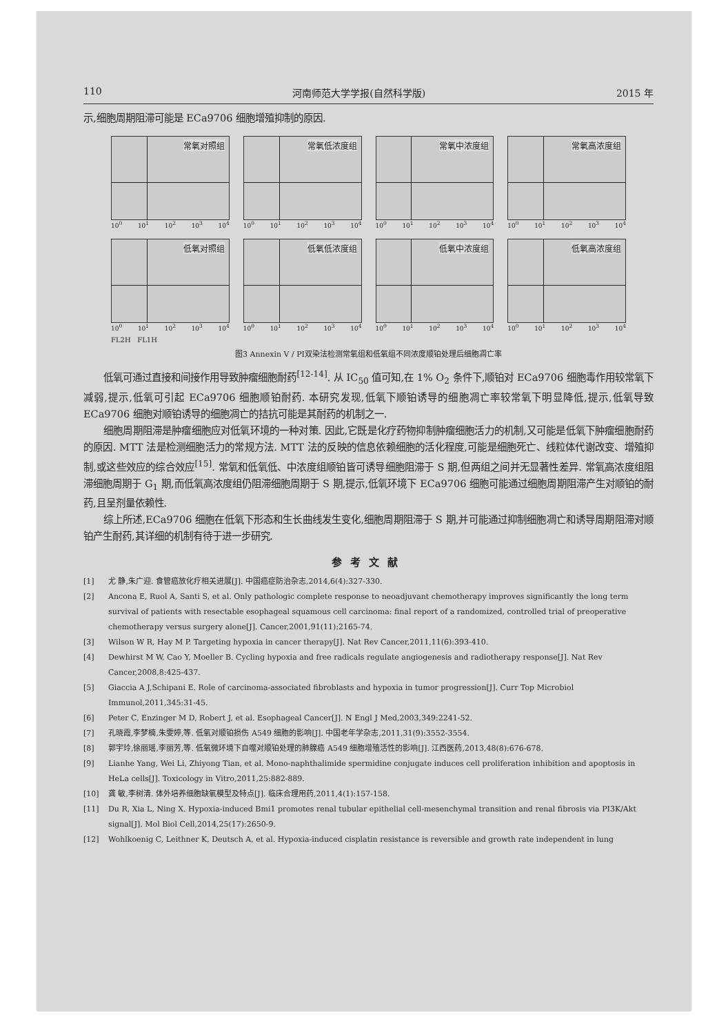110 河南师范大学学报(自然科学版) 2015 年
示,细胞周期阻滞可能是 ECa9706 细胞增殖抑制的原因.
常氧对照组
10<sup>0</sup> 10<sup>1</sup> 10<sup>2</sup> 10<sup>3</sup> 10<sup>4</sup>
常氧低浓度组
10<sup>0</sup> 10<sup>1</sup> 10<sup>2</sup> 10<sup>3</sup> 10<sup>4</sup>
常氧中浓度组
10<sup>0</sup> 10<sup>1</sup> 10<sup>2</sup> 10<sup>3</sup> 10<sup>4</sup>
常氧高浓度组
10<sup>0</sup> 10<sup>1</sup> 10<sup>2</sup> 10<sup>3</sup> 10<sup>4</sup>
低氧对照组
10<sup>0</sup> 10<sup>1</sup> 10<sup>2</sup> 10<sup>3</sup> 10<sup>4</sup>
低氧低浓度组
10<sup>0</sup> 10<sup>1</sup> 10<sup>2</sup> 10<sup>3</sup> 10<sup>4</sup>
低氧中浓度组
10<sup>0</sup> 10<sup>1</sup> 10<sup>2</sup> 10<sup>3</sup> 10<sup>4</sup>
低氧高浓度组
10<sup>0</sup> 10<sup>1</sup> 10<sup>2</sup> 10<sup>3</sup> 10<sup>4</sup>
FL2H FL1H
图3 Annexin V / PI双染法检测常氧组和低氧组不同浓度顺铂处理后细胞凋亡率
低氧可通过直接和间接作用导致肿瘤细胞耐药<sup>[12-14]</sup>. 从 IC<sub>50</sub> 值可知,在 1% O<sub>2</sub> 条件下,顺铂对 ECa9706 细胞毒作用较常氧下减弱,提示,低氧可引起 ECa9706 细胞顺铂耐药. 本研究发现,低氧下顺铂诱导的细胞凋亡率较常氧下明显降低,提示,低氧导致 ECa9706 细胞对顺铂诱导的细胞凋亡的拮抗可能是其耐药的机制之一.
细胞周期阻滞是肿瘤细胞应对低氧环境的一种对策. 因此,它既是化疗药物抑制肿瘤细胞活力的机制,又可能是低氧下肿瘤细胞耐药的原因. MTT 法是检测细胞活力的常规方法. MTT 法的反映的信息依赖细胞的活化程度,可能是细胞死亡、线粒体代谢改变、增殖抑制,或这些效应的综合效应<sup>[15]</sup>. 常氧和低氧低、中浓度组顺铂皆可诱导细胞阻滞于 S 期,但两组之间并无显著性差异. 常氧高浓度组阻滞细胞周期于 G<sub>1</sub> 期,而低氧高浓度组仍阻滞细胞周期于 S 期,提示,低氧环境下 ECa9706 细胞可能通过细胞周期阻滞产生对顺铂的耐药,且呈剂量依赖性.
综上所述,ECa9706 细胞在低氧下形态和生长曲线发生变化,细胞周期阻滞于 S 期,并可能通过抑制细胞凋亡和诱导周期阻滞对顺铂产生耐药,其详细的机制有待于进一步研究.
参考文献
[1] 尤 静,朱广迎. 食管癌放化疗相关进展[J]. 中国癌症防治杂志,2014,6(4):327-330.
[2] Ancona E, Ruol A, Santi S, et al. Only pathologic complete response to neoadjuvant chemotherapy improves significantly the long term survival of patients with resectable esophageal squamous cell carcinoma: final report of a randomized, controlled trial of preoperative chemotherapy versus surgery alone[J]. Cancer,2001,91(11):2165-74.
[3] Wilson W R, Hay M P. Targeting hypoxia in cancer therapy[J]. Nat Rev Cancer,2011,11(6):393-410.
[4] Dewhirst M W, Cao Y, Moeller B. Cycling hypoxia and free radicals regulate angiogenesis and radiotherapy response[J]. Nat Rev Cancer,2008,8:425-437.
[5] Giaccia A J,Schipani E. Role of carcinoma-associated fibroblasts and hypoxia in tumor progression[J]. Curr Top Microbiol Immunol,2011,345:31-45.
[6] Peter C, Enzinger M D, Robert J, et al. Esophageal Cancer[J]. N Engl J Med,2003,349:2241-52.
[7] 孔晓霞,李梦楠,朱雯婷,等. 低氧对顺铂损伤 A549 细胞的影响[J]. 中国老年学杂志,2011,31(9):3552-3554.
[8] 郭宇玲,徐丽瑶,李丽芳,等. 低氧微环境下自噬对顺铂处理的肺腺癌 A549 细胞增殖活性的影响[J]. 江西医药,2013,48(8):676-678.
[9] Lianhe Yang, Wei Li, Zhiyong Tian, et al. Mono-naphthalimide spermidine conjugate induces cell proliferation inhibition and apoptosis in HeLa cells[J]. Toxicology in Vitro,2011,25:882-889.
[10] 龚 敏,李树清. 体外培养细胞缺氧模型及特点[J]. 临床合理用药,2011,4(1):157-158.
[11] Du R, Xia L, Ning X. Hypoxia-induced Bmi1 promotes renal tubular epithelial cell-mesenchymal transition and renal fibrosis via PI3K/Akt signal[J]. Mol Biol Cell,2014,25(17):2650-9.
[12] Wohlkoenig C, Leithner K, Deutsch A, et al. Hypoxia-induced cisplatin resistance is reversible and growth rate independent in lung